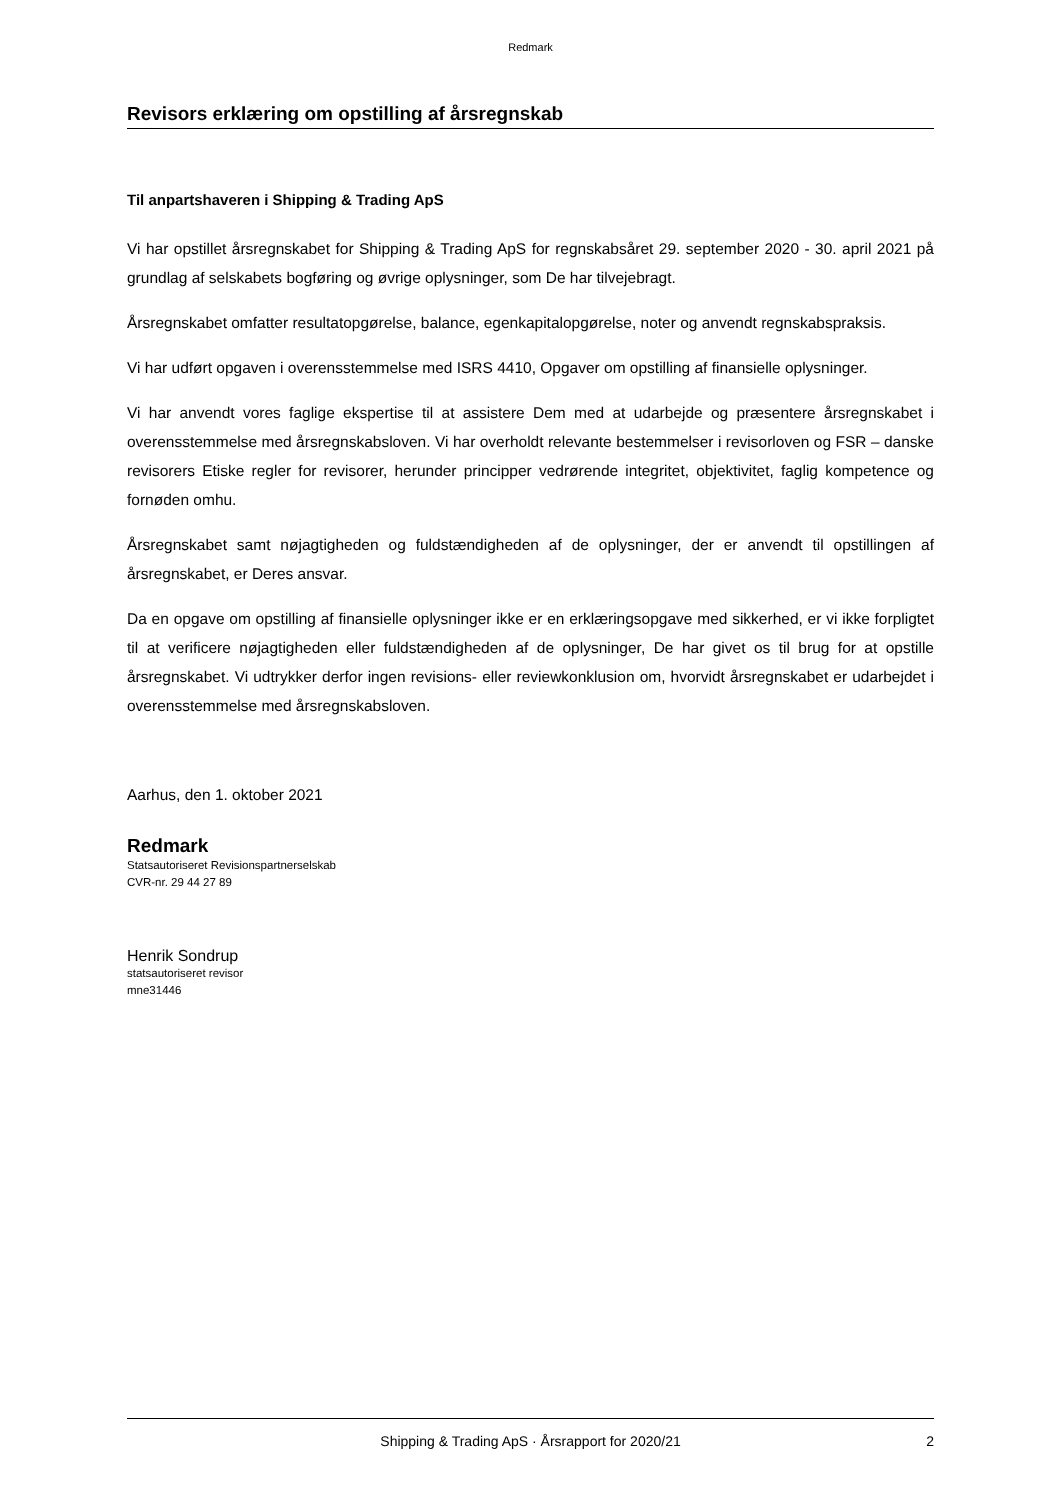Redmark
Revisors erklæring om opstilling af årsregnskab
Til anpartshaveren i Shipping & Trading ApS
Vi har opstillet årsregnskabet for Shipping & Trading ApS for regnskabsåret 29. september 2020 - 30. april 2021 på grundlag af selskabets bogføring og øvrige oplysninger, som De har tilvejebragt.
Årsregnskabet omfatter resultatopgørelse, balance, egenkapitalopgørelse, noter og anvendt regnskabspraksis.
Vi har udført opgaven i overensstemmelse med ISRS 4410, Opgaver om opstilling af finansielle oplysninger.
Vi har anvendt vores faglige ekspertise til at assistere Dem med at udarbejde og præsentere årsregnskabet i overensstemmelse med årsregnskabsloven. Vi har overholdt relevante bestemmelser i revisorloven og FSR – danske revisorers Etiske regler for revisorer, herunder principper vedrørende integritet, objektivitet, faglig kompetence og fornøden omhu.
Årsregnskabet samt nøjagtigheden og fuldstændigheden af de oplysninger, der er anvendt til opstillingen af årsregnskabet, er Deres ansvar.
Da en opgave om opstilling af finansielle oplysninger ikke er en erklæringsopgave med sikkerhed, er vi ikke forpligtet til at verificere nøjagtigheden eller fuldstændigheden af de oplysninger, De har givet os til brug for at opstille årsregnskabet. Vi udtrykker derfor ingen revisions- eller reviewkonklusion om, hvorvidt årsregnskabet er udarbejdet i overensstemmelse med årsregnskabsloven.
Aarhus, den 1. oktober 2021
Redmark
Statsautoriseret Revisionspartnerselskab
CVR-nr. 29 44 27 89
Henrik Sondrup
statsautoriseret revisor
mne31446
Shipping & Trading ApS · Årsrapport for 2020/21 2